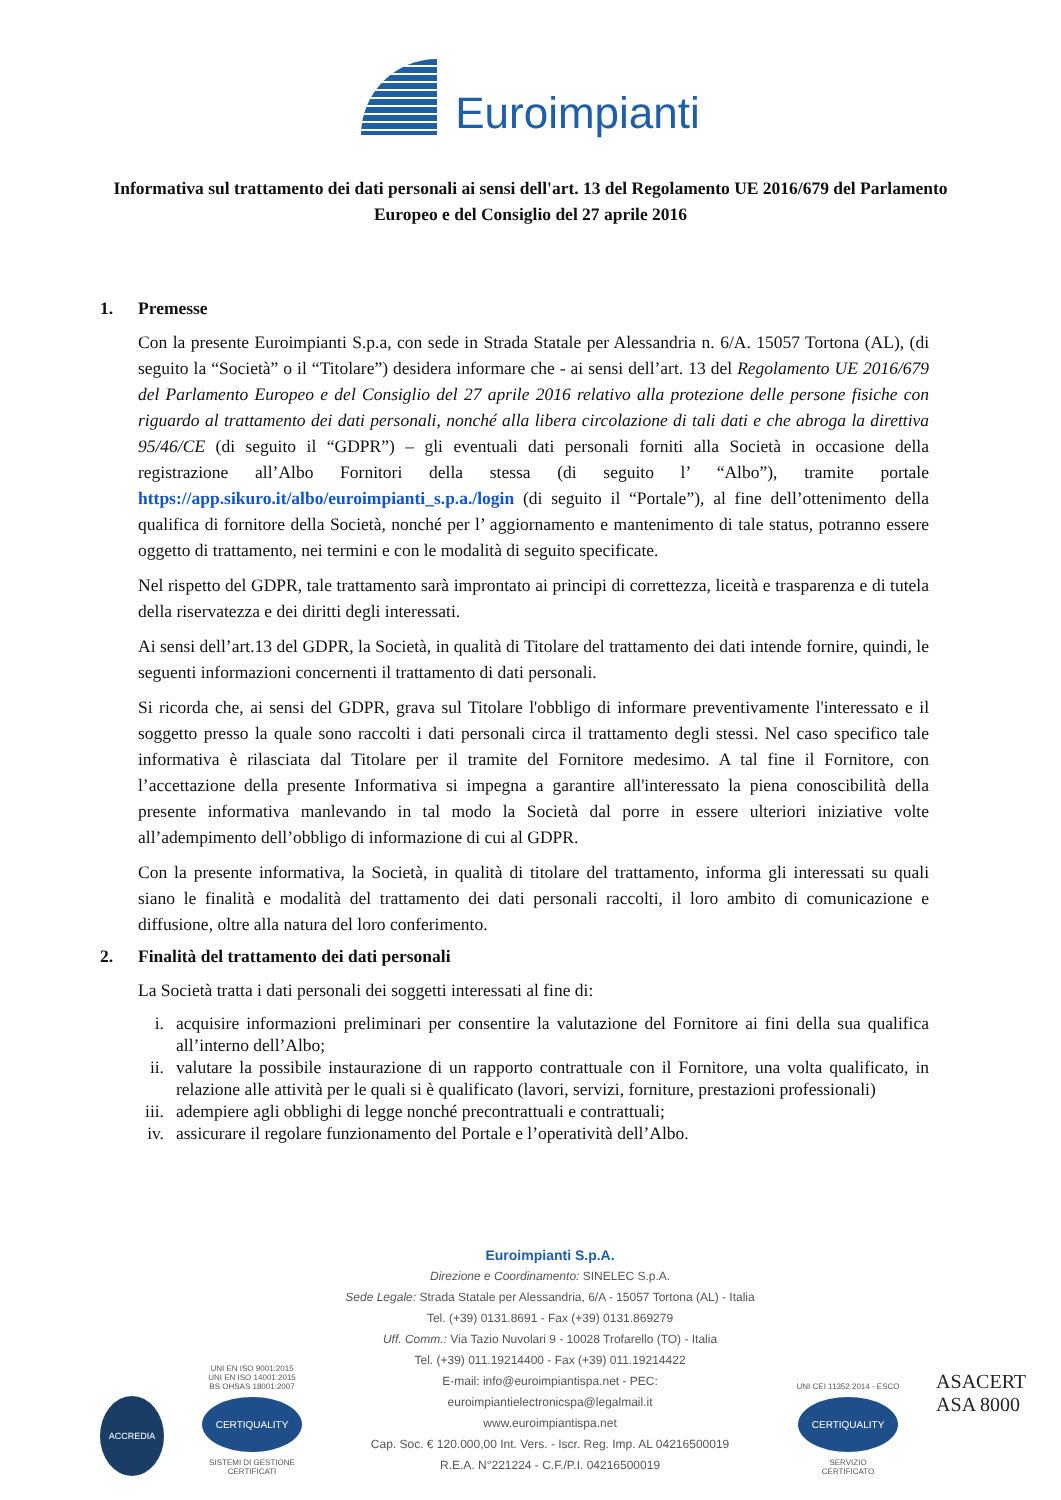Euroimpianti
Informativa sul trattamento dei dati personali ai sensi dell'art. 13 del Regolamento UE 2016/679 del Parlamento Europeo e del Consiglio del 27 aprile 2016
1. Premesse
Con la presente Euroimpianti S.p.a, con sede in Strada Statale per Alessandria n. 6/A. 15057 Tortona (AL), (di seguito la “Società” o il “Titolare”) desidera informare che - ai sensi dell’art. 13 del Regolamento UE 2016/679 del Parlamento Europeo e del Consiglio del 27 aprile 2016 relativo alla protezione delle persone fisiche con riguardo al trattamento dei dati personali, nonché alla libera circolazione di tali dati e che abroga la direttiva 95/46/CE (di seguito il “GDPR”) – gli eventuali dati personali forniti alla Società in occasione della registrazione all’Albo Fornitori della stessa (di seguito l’ “Albo”), tramite portale https://app.sikuro.it/albo/euroimpianti_s.p.a./login (di seguito il “Portale”), al fine dell’ottenimento della qualifica di fornitore della Società, nonché per l’ aggiornamento e mantenimento di tale status, potranno essere oggetto di trattamento, nei termini e con le modalità di seguito specificate.
Nel rispetto del GDPR, tale trattamento sarà improntato ai principi di correttezza, liceità e trasparenza e di tutela della riservatezza e dei diritti degli interessati.
Ai sensi dell’art.13 del GDPR, la Società, in qualità di Titolare del trattamento dei dati intende fornire, quindi, le seguenti informazioni concernenti il trattamento di dati personali.
Si ricorda che, ai sensi del GDPR, grava sul Titolare l'obbligo di informare preventivamente l'interessato e il soggetto presso la quale sono raccolti i dati personali circa il trattamento degli stessi. Nel caso specifico tale informativa è rilasciata dal Titolare per il tramite del Fornitore medesimo. A tal fine il Fornitore, con l’accettazione della presente Informativa si impegna a garantire all'interessato la piena conoscibilità della presente informativa manlevando in tal modo la Società dal porre in essere ulteriori iniziative volte all’adempimento dell’obbligo di informazione di cui al GDPR.
Con la presente informativa, la Società, in qualità di titolare del trattamento, informa gli interessati su quali siano le finalità e modalità del trattamento dei dati personali raccolti, il loro ambito di comunicazione e diffusione, oltre alla natura del loro conferimento.
2. Finalità del trattamento dei dati personali
La Società tratta i dati personali dei soggetti interessati al fine di:
i. acquisire informazioni preliminari per consentire la valutazione del Fornitore ai fini della sua qualifica all’interno dell’Albo;
ii. valutare la possibile instaurazione di un rapporto contrattuale con il Fornitore, una volta qualificato, in relazione alle attività per le quali si è qualificato (lavori, servizi, forniture, prestazioni professionali)
iii. adempiere agli obblighi di legge nonché precontrattuali e contrattuali;
iv. assicurare il regolare funzionamento del Portale e l’operatività dell’Albo.
ACCREDIA
UNI EN ISO 9001:2015
UNI EN ISO 14001:2015
BS OHSAS 18001:2007
CERTIQUALITY
SISTEMI DI GESTIONE
CERTIFICATI
Euroimpianti S.p.A.
Direzione e Coordinamento: SINELEC S.p.A.
Sede Legale: Strada Statale per Alessandria, 6/A - 15057 Tortona (AL) - Italia
Tel. (+39) 0131.8691 - Fax (+39) 0131.869279
Uff. Comm.: Via Tazio Nuvolari 9 - 10028 Trofarello (TO) - Italia
Tel. (+39) 011.19214400 - Fax (+39) 011.19214422
E-mail: info@euroimpiantispa.net - PEC: euroimpiantielectronicspa@legalmail.it
www.euroimpiantispa.net
Cap. Soc. € 120.000,00 Int. Vers. - Iscr. Reg. Imp. AL 04216500019
R.E.A. N°221224 - C.F./P.I. 04216500019
UNI CEI 11352:2014 - ESCO
CERTIQUALITY
SERVIZIO
CERTIFICATO
ASACERT
ASA 8000